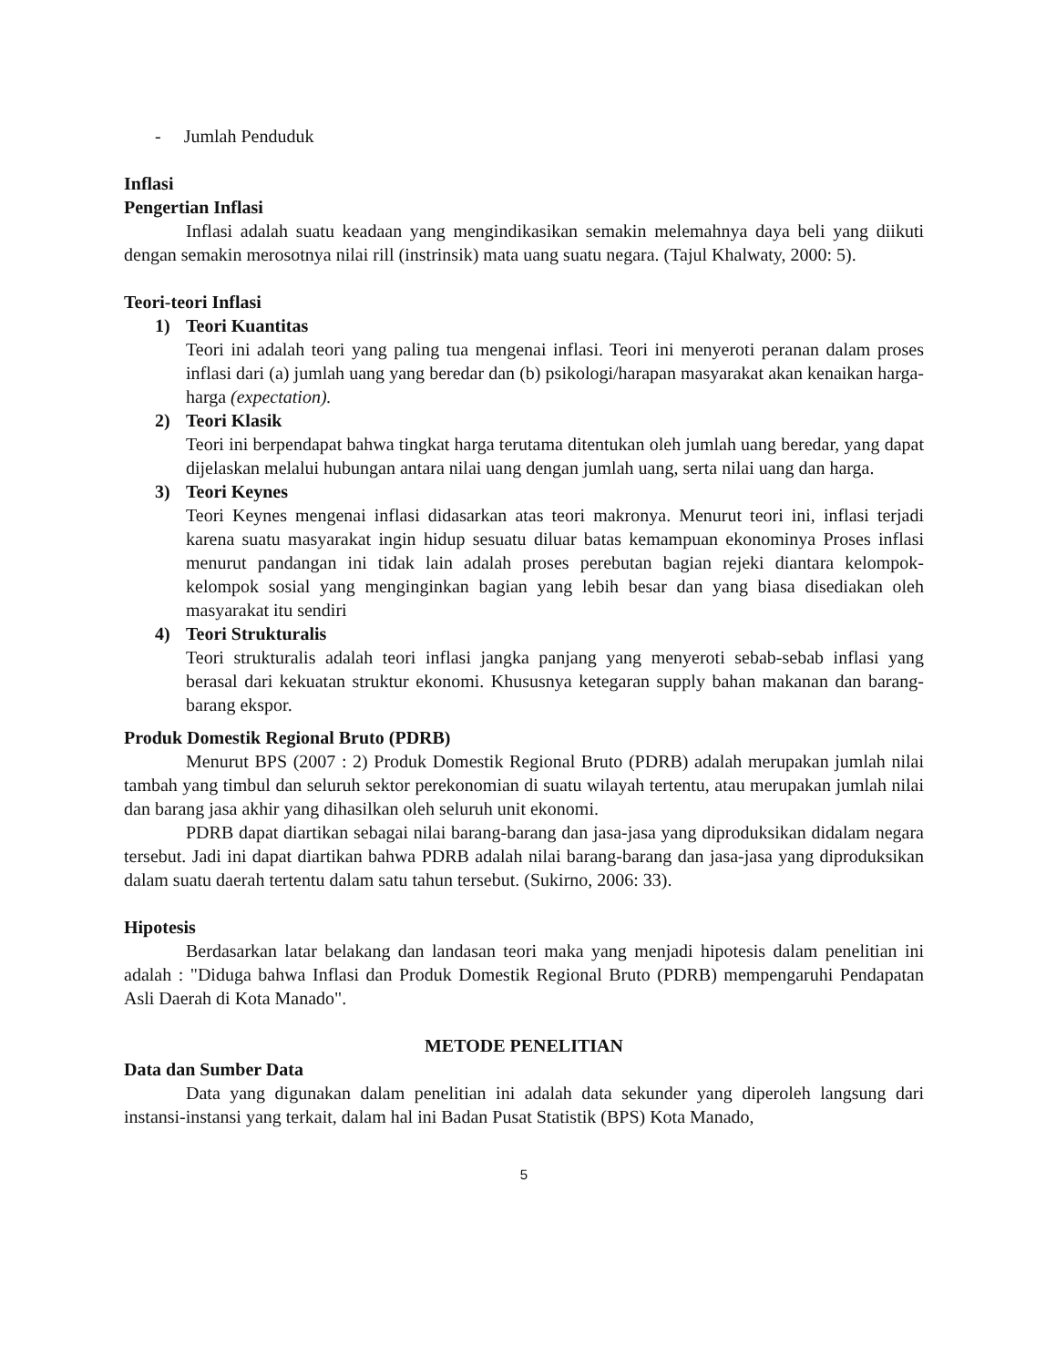- Jumlah Penduduk
Inflasi
Pengertian Inflasi
Inflasi adalah suatu keadaan yang mengindikasikan semakin melemahnya daya beli yang diikuti dengan semakin merosotnya nilai rill (instrinsik) mata uang suatu negara. (Tajul Khalwaty, 2000: 5).
Teori-teori Inflasi
1) Teori Kuantitas
Teori ini adalah teori yang paling tua mengenai inflasi. Teori ini menyeroti peranan dalam proses inflasi dari (a) jumlah uang yang beredar dan (b) psikologi/harapan masyarakat akan kenaikan harga-harga (expectation).
2) Teori Klasik
Teori ini berpendapat bahwa tingkat harga terutama ditentukan oleh jumlah uang beredar, yang dapat dijelaskan melalui hubungan antara nilai uang dengan jumlah uang, serta nilai uang dan harga.
3) Teori Keynes
Teori Keynes mengenai inflasi didasarkan atas teori makronya. Menurut teori ini, inflasi terjadi karena suatu masyarakat ingin hidup sesuatu diluar batas kemampuan ekonominya Proses inflasi menurut pandangan ini tidak lain adalah proses perebutan bagian rejeki diantara kelompok-kelompok sosial yang menginginkan bagian yang lebih besar dan yang biasa disediakan oleh masyarakat itu sendiri
4) Teori Strukturalis
Teori strukturalis adalah teori inflasi jangka panjang yang menyeroti sebab-sebab inflasi yang berasal dari kekuatan struktur ekonomi. Khususnya ketegaran supply bahan makanan dan barang-barang ekspor.
Produk Domestik Regional Bruto (PDRB)
Menurut BPS (2007 : 2) Produk Domestik Regional Bruto (PDRB) adalah merupakan jumlah nilai tambah yang timbul dan seluruh sektor perekonomian di suatu wilayah tertentu, atau merupakan jumlah nilai dan barang jasa akhir yang dihasilkan oleh seluruh unit ekonomi.
PDRB dapat diartikan sebagai nilai barang-barang dan jasa-jasa yang diproduksikan didalam negara tersebut. Jadi ini dapat diartikan bahwa PDRB adalah nilai barang-barang dan jasa-jasa yang diproduksikan dalam suatu daerah tertentu dalam satu tahun tersebut. (Sukirno, 2006: 33).
Hipotesis
Berdasarkan latar belakang dan landasan teori maka yang menjadi hipotesis dalam penelitian ini adalah : "Diduga bahwa Inflasi dan Produk Domestik Regional Bruto (PDRB) mempengaruhi Pendapatan Asli Daerah di Kota Manado".
METODE PENELITIAN
Data dan Sumber Data
Data yang digunakan dalam penelitian ini adalah data sekunder yang diperoleh langsung dari instansi-instansi yang terkait, dalam hal ini Badan Pusat Statistik (BPS) Kota Manado,
5